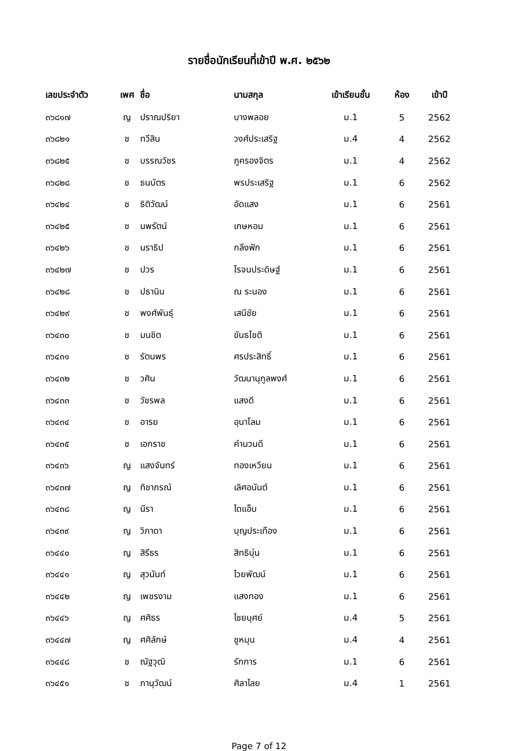รายชื่อนักเรียนที่เข้าปี พ.ศ. ๒๕๖๒
| เลขประจำตัว | เพศ | ชื่อ | นามสกุล | เข้าเรียนชั้น | ห้อง | เข้าปี |
| --- | --- | --- | --- | --- | --- | --- |
| ๓๖๘๑๗ | ญ | ปราณปริยา | บางพลอย | ม.1 | 5 | 2562 |
| ๓๖๘๒๑ | ช | ทวีสิน | วงศ์ประเสริฐ | ม.4 | 4 | 2562 |
| ๓๖๘๒๕ | ช | บรรณวัชร | ภูครองจิตร | ม.1 | 4 | 2562 |
| ๓๖๘๒๘ | ช | ธนบัตร | พรประเสริฐ | ม.1 | 6 | 2562 |
| ๓๖๔๒๔ | ช | ธิติวัฒน์ | อัดแสง | ม.1 | 6 | 2561 |
| ๓๖๔๒๕ | ช | นพรัตน์ | เกษหอม | ม.1 | 6 | 2561 |
| ๓๖๔๒๖ | ช | นราธิป | กลึงฟัก | ม.1 | 6 | 2561 |
| ๓๖๔๒๗ | ช | ปวร | โรจนประดิษฐ์ | ม.1 | 6 | 2561 |
| ๓๖๔๒๘ | ช | ปธานิน | ณ ระนอง | ม.1 | 6 | 2561 |
| ๓๖๔๒๙ | ช | พงศ์พันธุ์ | เสนีชัย | ม.1 | 6 | 2561 |
| ๓๖๔๓๐ | ช | มนชิต | ขันธโชติ | ม.1 | 6 | 2561 |
| ๓๖๔๓๑ | ช | รัตนพร | ศรประสิทธิ์ | ม.1 | 6 | 2561 |
| ๓๖๔๓๒ | ช | วศิน | วัฒนานุกูลพงศ์ | ม.1 | 6 | 2561 |
| ๓๖๔๓๓ | ช | วัชรพล | แสงดี | ม.1 | 6 | 2561 |
| ๓๖๔๓๔ | ช | อารย | อุนาโลม | ม.1 | 6 | 2561 |
| ๓๖๔๓๕ | ช | เอกราช | คำนวนดี | ม.1 | 6 | 2561 |
| ๓๖๔๓๖ | ญ | แสงจันทร์ | ทองเหวียน | ม.1 | 6 | 2561 |
| ๓๖๔๓๗ | ญ | ทิชาภรณ์ | เลิศอนันต์ | ม.1 | 6 | 2561 |
| ๓๖๔๓๘ | ญ | นีรา | ไดแอ็บ | ม.1 | 6 | 2561 |
| ๓๖๔๓๙ | ญ | วิภาดา | บุญประเทือง | ม.1 | 6 | 2561 |
| ๓๖๔๔๐ | ญ | สิรีธร | สิทธิบุ่น | ม.1 | 6 | 2561 |
| ๓๖๔๔๑ | ญ | สุวนันท์ | ไวยพัฒน์ | ม.1 | 6 | 2561 |
| ๓๖๔๔๒ | ญ | เพชรงาม | แสงทอง | ม.1 | 6 | 2561 |
| ๓๖๔๔๖ | ญ | ศศิธร | ไชยบุศย์ | ม.4 | 5 | 2561 |
| ๓๖๔๔๗ | ญ | ศศิลักษ์ | ชูหมุน | ม.4 | 4 | 2561 |
| ๓๖๔๔๘ | ช | ณัฐวุฒิ | รักการ | ม.1 | 6 | 2561 |
| ๓๖๔๕๑ | ช | ภานุวัฒน์ | ศิลาไลย | ม.4 | 1 | 2561 |
Page 7 of 12